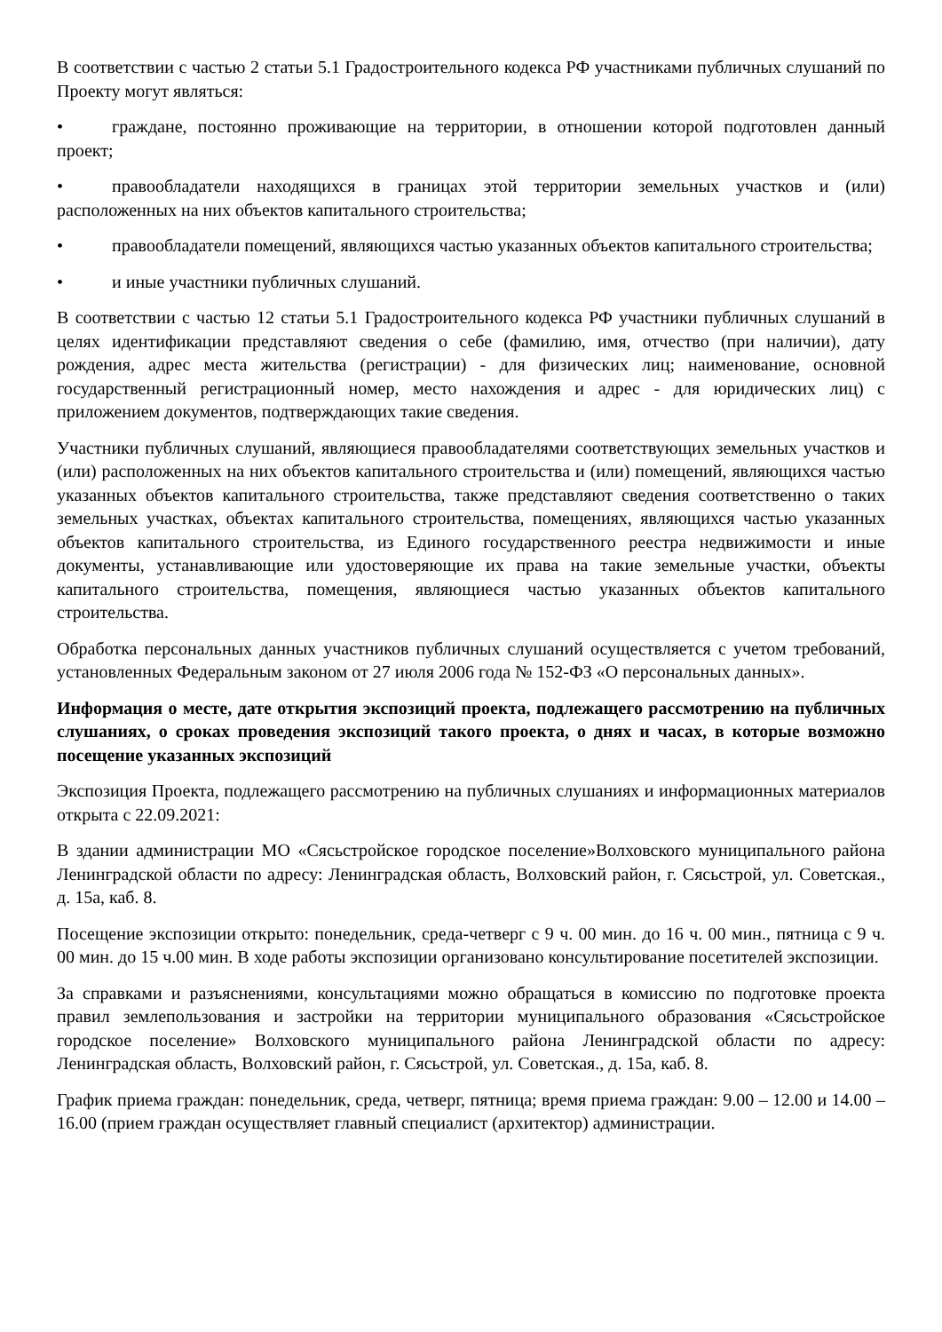В соответствии с частью 2 статьи 5.1 Градостроительного кодекса РФ участниками публичных слушаний по Проекту могут являться:
• граждане, постоянно проживающие на территории, в отношении которой подготовлен данный проект;
• правообладатели находящихся в границах этой территории земельных участков и (или) расположенных на них объектов капитального строительства;
• правообладатели помещений, являющихся частью указанных объектов капитального строительства;
• и иные участники публичных слушаний.
В соответствии с частью 12 статьи 5.1 Градостроительного кодекса РФ участники публичных слушаний в целях идентификации представляют сведения о себе (фамилию, имя, отчество (при наличии), дату рождения, адрес места жительства (регистрации) - для физических лиц; наименование, основной государственный регистрационный номер, место нахождения и адрес - для юридических лиц) с приложением документов, подтверждающих такие сведения.
Участники публичных слушаний, являющиеся правообладателями соответствующих земельных участков и (или) расположенных на них объектов капитального строительства и (или) помещений, являющихся частью указанных объектов капитального строительства, также представляют сведения соответственно о таких земельных участках, объектах капитального строительства, помещениях, являющихся частью указанных объектов капитального строительства, из Единого государственного реестра недвижимости и иные документы, устанавливающие или удостоверяющие их права на такие земельные участки, объекты капитального строительства, помещения, являющиеся частью указанных объектов капитального строительства.
Обработка персональных данных участников публичных слушаний осуществляется с учетом требований, установленных Федеральным законом от 27 июля 2006 года № 152-ФЗ «О персональных данных».
Информация о месте, дате открытия экспозиций проекта, подлежащего рассмотрению на публичных слушаниях, о сроках проведения экспозиций такого проекта, о днях и часах, в которые возможно посещение указанных экспозиций
Экспозиция Проекта, подлежащего рассмотрению на публичных слушаниях и информационных материалов открыта с 22.09.2021:
В здании администрации МО «Сясьстройское городское поселение»Волховского муниципального района Ленинградской области по адресу: Ленинградская область, Волховский район, г. Сясьстрой, ул. Советская., д. 15а, каб. 8.
Посещение экспозиции открыто: понедельник, среда-четверг с 9 ч. 00 мин. до 16 ч. 00 мин., пятница с 9 ч. 00 мин. до 15 ч.00 мин. В ходе работы экспозиции организовано консультирование посетителей экспозиции.
За справками и разъяснениями, консультациями можно обращаться в комиссию по подготовке проекта правил землепользования и застройки на территории муниципального образования «Сясьстройское городское поселение» Волховского муниципального района Ленинградской области по адресу: Ленинградская область, Волховский район, г. Сясьстрой, ул. Советская., д. 15а, каб. 8.
График приема граждан: понедельник, среда, четверг, пятница; время приема граждан: 9.00 – 12.00 и 14.00 – 16.00 (прием граждан осуществляет главный специалист (архитектор) администрации.